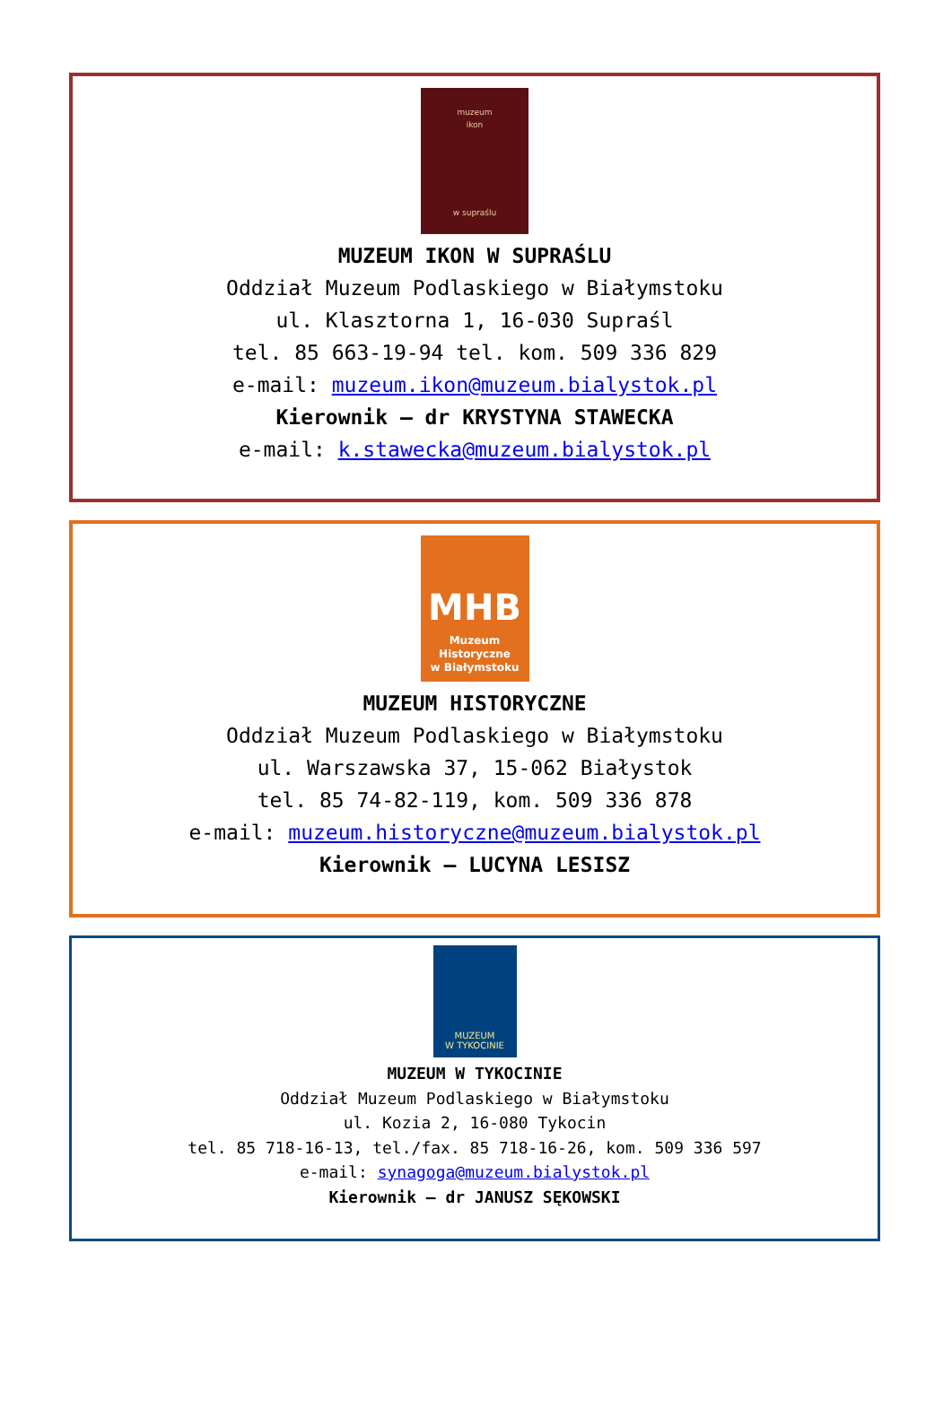muzeum
ikon
w supraślu
MUZEUM IKON W SUPRAŚLU
Oddział Muzeum Podlaskiego w Białymstoku
ul. Klasztorna 1, 16-030 Supraśl
tel. 85 663-19-94 tel. kom. 509 336 829
e-mail: muzeum.ikon@muzeum.bialystok.pl
Kierownik – dr KRYSTYNA STAWECKA
e-mail: k.stawecka@muzeum.bialystok.pl
MHB
Muzeum Historyczne
w Białymstoku
MUZEUM HISTORYCZNE
Oddział Muzeum Podlaskiego w Białymstoku
ul. Warszawska 37, 15-062 Białystok
tel. 85 74-82-119, kom. 509 336 878
e-mail: muzeum.historyczne@muzeum.bialystok.pl
Kierownik – LUCYNA LESISZ
MUZEUM
W TYKOCINIE
MUZEUM W TYKOCINIE
Oddział Muzeum Podlaskiego w Białymstoku
ul. Kozia 2, 16-080 Tykocin
tel. 85 718-16-13, tel./fax. 85 718-16-26, kom. 509 336 597
e-mail: synagoga@muzeum.bialystok.pl
Kierownik – dr JANUSZ SĘKOWSKI